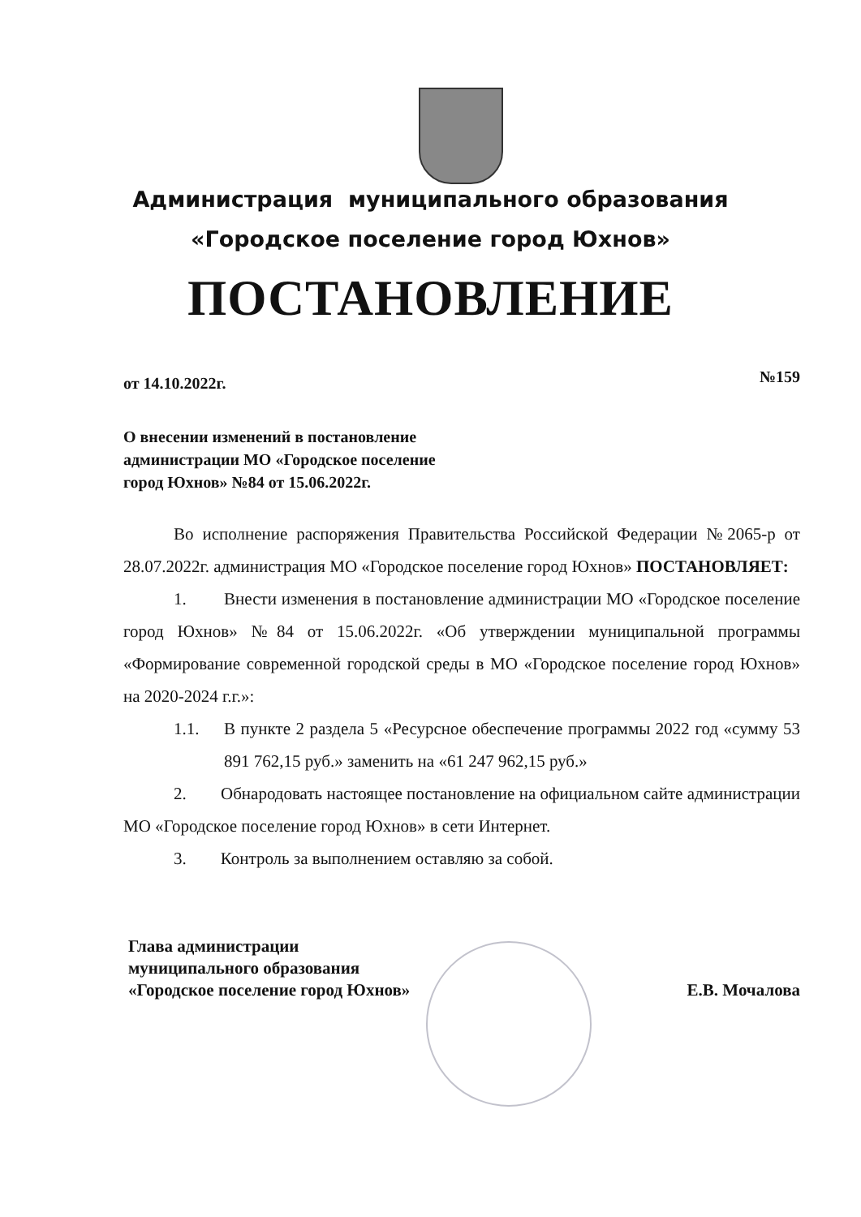Администрация муниципального образования
«Городское поселение город Юхнов»
ПОСТАНОВЛЕНИЕ
от 14.10.2022г. №159
О внесении изменений в постановление
администрации МО «Городское поселение
город Юхнов» №84 от 15.06.2022г.
Во исполнение распоряжения Правительства Российской Федерации №2065-р от 28.07.2022г. администрация МО «Городское поселение город Юхнов» ПОСТАНОВЛЯЕТ:
1. Внести изменения в постановление администрации МО «Городское поселение город Юхнов» №84 от 15.06.2022г. «Об утверждении муниципальной программы «Формирование современной городской среды в МО «Городское поселение город Юхнов» на 2020-2024 г.г.»:
1.1. В пункте 2 раздела 5 «Ресурсное обеспечение программы 2022 год «сумму 53 891 762,15 руб.» заменить на «61 247 962,15 руб.»
2. Обнародовать настоящее постановление на официальном сайте администрации МО «Городское поселение город Юхнов» в сети Интернет.
3. Контроль за выполнением оставляю за собой.
Глава администрации
муниципального образования
«Городское поселение город Юхнов» Е.В. Мочалова